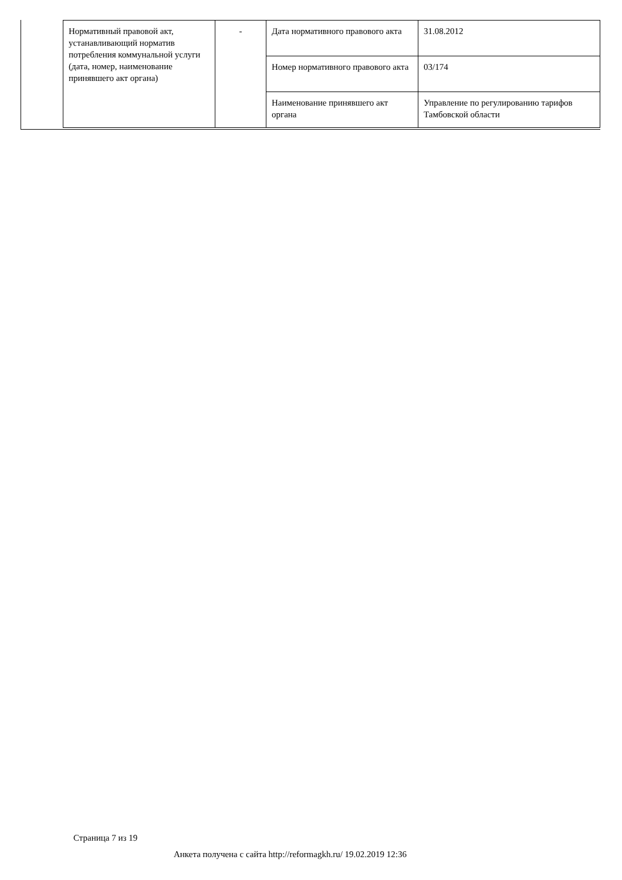| Нормативный правовой акт, устанавливающий норматив потребления коммунальной услуги (дата, номер, наименование принявшего акт органа) | - | Дата нормативного правового акта | 31.08.2012 |
| | | Номер нормативного правового акта | 03/174 |
| | | Наименование принявшего акт органа | Управление по регулированию тарифов Тамбовской области |
Страница 7 из 19
Анкета получена с сайта http://reformagkh.ru/ 19.02.2019 12:36